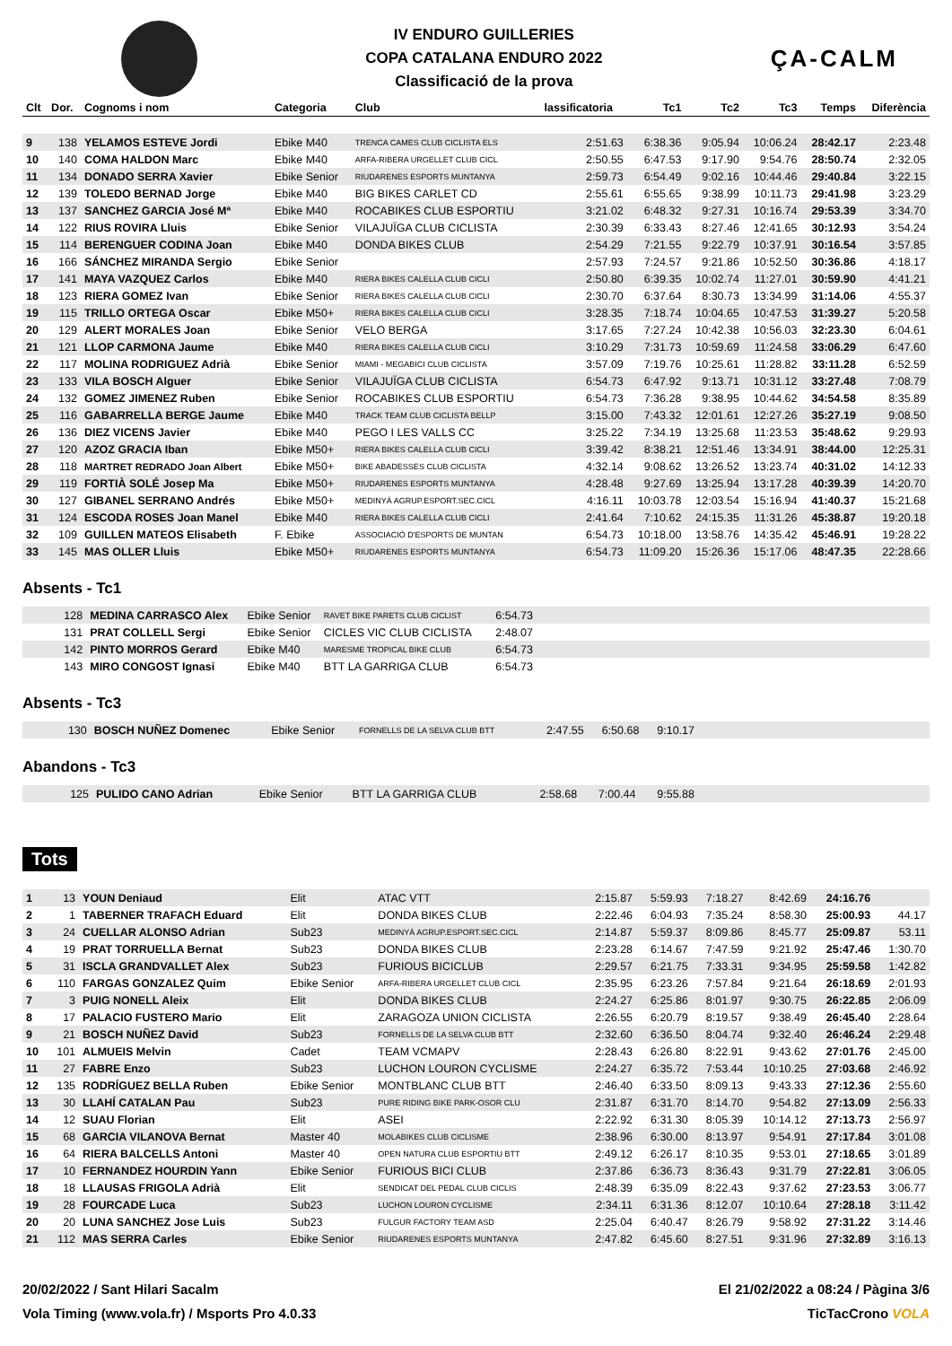IV ENDURO GUILLERIES
COPA CATALANA ENDURO 2022
Classificació de la prova
ÇA-CALM
| Clt | Dor. | Cognoms i nom | Categoria | Club | lassificatoria | Tc1 | Tc2 | Tc3 | Temps | Diferència |
| --- | --- | --- | --- | --- | --- | --- | --- | --- | --- | --- |
| 9 | 138 | YELAMOS ESTEVE Jordi | Ebike M40 | TRENCA CAMES CLUB CICLISTA ELS | 2:51.63 | 6:38.36 | 9:05.94 | 10:06.24 | 28:42.17 | 2:23.48 |
| 10 | 140 | COMA HALDON Marc | Ebike M40 | ARFA-RIBERA URGELLET CLUB CICL | 2:50.55 | 6:47.53 | 9:17.90 | 9:54.76 | 28:50.74 | 2:32.05 |
| 11 | 134 | DONADO SERRA Xavier | Ebike Senior | RIUDARENES ESPORTS MUNTANYA | 2:59.73 | 6:54.49 | 9:02.16 | 10:44.46 | 29:40.84 | 3:22.15 |
| 12 | 139 | TOLEDO BERNAD Jorge | Ebike M40 | BIG BIKES CARLET CD | 2:55.61 | 6:55.65 | 9:38.99 | 10:11.73 | 29:41.98 | 3:23.29 |
| 13 | 137 | SANCHEZ GARCIA José Mª | Ebike M40 | ROCABIKES CLUB ESPORTIU | 3:21.02 | 6:48.32 | 9:27.31 | 10:16.74 | 29:53.39 | 3:34.70 |
| 14 | 122 | RIUS ROVIRA Lluis | Ebike Senior | VILAJUÏGA CLUB CICLISTA | 2:30.39 | 6:33.43 | 8:27.46 | 12:41.65 | 30:12.93 | 3:54.24 |
| 15 | 114 | BERENGUER CODINA Joan | Ebike M40 | DONDA BIKES CLUB | 2:54.29 | 7:21.55 | 9:22.79 | 10:37.91 | 30:16.54 | 3:57.85 |
| 16 | 166 | SÁNCHEZ MIRANDA Sergio | Ebike Senior | | 2:57.93 | 7:24.57 | 9:21.86 | 10:52.50 | 30:36.86 | 4:18.17 |
| 17 | 141 | MAYA VAZQUEZ Carlos | Ebike M40 | RIERA BIKES CALELLA CLUB CICLI | 2:50.80 | 6:39.35 | 10:02.74 | 11:27.01 | 30:59.90 | 4:41.21 |
| 18 | 123 | RIERA GOMEZ Ivan | Ebike Senior | RIERA BIKES CALELLA CLUB CICLI | 2:30.70 | 6:37.64 | 8:30.73 | 13:34.99 | 31:14.06 | 4:55.37 |
| 19 | 115 | TRILLO ORTEGA Oscar | Ebike M50+ | RIERA BIKES CALELLA CLUB CICLI | 3:28.35 | 7:18.74 | 10:04.65 | 10:47.53 | 31:39.27 | 5:20.58 |
| 20 | 129 | ALERT MORALES Joan | Ebike Senior | VELO BERGA | 3:17.65 | 7:27.24 | 10:42.38 | 10:56.03 | 32:23.30 | 6:04.61 |
| 21 | 121 | LLOP CARMONA Jaume | Ebike M40 | RIERA BIKES CALELLA CLUB CICLI | 3:10.29 | 7:31.73 | 10:59.69 | 11:24.58 | 33:06.29 | 6:47.60 |
| 22 | 117 | MOLINA RODRIGUEZ Adrià | Ebike Senior | MIAMI - MEGABICI CLUB CICLISTA | 3:57.09 | 7:19.76 | 10:25.61 | 11:28.82 | 33:11.28 | 6:52.59 |
| 23 | 133 | VILA BOSCH Alguer | Ebike Senior | VILAJUÏGA CLUB CICLISTA | 6:54.73 | 6:47.92 | 9:13.71 | 10:31.12 | 33:27.48 | 7:08.79 |
| 24 | 132 | GOMEZ JIMENEZ Ruben | Ebike Senior | ROCABIKES CLUB ESPORTIU | 6:54.73 | 7:36.28 | 9:38.95 | 10:44.62 | 34:54.58 | 8:35.89 |
| 25 | 116 | GABARRELLA BERGE Jaume | Ebike M40 | TRACK TEAM CLUB CICLISTA BELLP | 3:15.00 | 7:43.32 | 12:01.61 | 12:27.26 | 35:27.19 | 9:08.50 |
| 26 | 136 | DIEZ VICENS Javier | Ebike M40 | PEGO I LES VALLS CC | 3:25.22 | 7:34.19 | 13:25.68 | 11:23.53 | 35:48.62 | 9:29.93 |
| 27 | 120 | AZOZ GRACIA Iban | Ebike M50+ | RIERA BIKES CALELLA CLUB CICLI | 3:39.42 | 8:38.21 | 12:51.46 | 13:34.91 | 38:44.00 | 12:25.31 |
| 28 | 118 | MARTRET REDRADO Joan Albert | Ebike M50+ | BIKE ABADESSES CLUB CICLISTA | 4:32.14 | 9:08.62 | 13:26.52 | 13:23.74 | 40:31.02 | 14:12.33 |
| 29 | 119 | FORTIÀ SOLÉ Josep Ma | Ebike M50+ | RIUDARENES ESPORTS MUNTANYA | 4:28.48 | 9:27.69 | 13:25.94 | 13:17.28 | 40:39.39 | 14:20.70 |
| 30 | 127 | GIBANEL SERRANO Andrés | Ebike M50+ | MEDINYÀ AGRUP.ESPORT.SEC.CICL | 4:16.11 | 10:03.78 | 12:03.54 | 15:16.94 | 41:40.37 | 15:21.68 |
| 31 | 124 | ESCODA ROSES Joan Manel | Ebike M40 | RIERA BIKES CALELLA CLUB CICLI | 2:41.64 | 7:10.62 | 24:15.35 | 11:31.26 | 45:38.87 | 19:20.18 |
| 32 | 109 | GUILLEN MATEOS Elisabeth | F. Ebike | ASSOCIACIÓ D'ESPORTS DE MUNTAN | 6:54.73 | 10:18.00 | 13:58.76 | 14:35.42 | 45:46.91 | 19:28.22 |
| 33 | 145 | MAS OLLER Lluis | Ebike M50+ | RIUDARENES ESPORTS MUNTANYA | 6:54.73 | 11:09.20 | 15:26.36 | 15:17.06 | 48:47.35 | 22:28.66 |
Absents - Tc1
| | 128 | MEDINA CARRASCO Alex | Ebike Senior | RAVET BIKE PARETS CLUB CICLIST | 6:54.73 | |
| | 131 | PRAT COLLELL Sergi | Ebike Senior | CICLES VIC CLUB CICLISTA | 2:48.07 | |
| | 142 | PINTO MORROS Gerard | Ebike M40 | MARESME TROPICAL BIKE CLUB | 6:54.73 | |
| | 143 | MIRO CONGOST Ignasi | Ebike M40 | BTT LA GARRIGA CLUB | 6:54.73 | |
Absents - Tc3
| | 130 | BOSCH NUÑEZ Domenec | Ebike Senior | FORNELLS DE LA SELVA CLUB BTT | 2:47.55 | 6:50.68 | 9:10.17 | |
Abandons - Tc3
| | 125 | PULIDO CANO Adrian | Ebike Senior | BTT LA GARRIGA CLUB | 2:58.68 | 7:00.44 | 9:55.88 | |
Tots
| 1 | 13 | YOUN Deniaud | Elit | ATAC VTT | 2:15.87 | 5:59.93 | 7:18.27 | 8:42.69 | 24:16.76 | |
| 2 | 1 | TABERNER TRAFACH Eduard | Elit | DONDA BIKES CLUB | 2:22.46 | 6:04.93 | 7:35.24 | 8:58.30 | 25:00.93 | 44.17 |
| 3 | 24 | CUELLAR ALONSO Adrian | Sub23 | MEDINYÀ AGRUP.ESPORT.SEC.CICL | 2:14.87 | 5:59.37 | 8:09.86 | 8:45.77 | 25:09.87 | 53.11 |
| 4 | 19 | PRAT TORRUELLA Bernat | Sub23 | DONDA BIKES CLUB | 2:23.28 | 6:14.67 | 7:47.59 | 9:21.92 | 25:47.46 | 1:30.70 |
| 5 | 31 | ISCLA GRANDVALLET Alex | Sub23 | FURIOUS BICICLUB | 2:29.57 | 6:21.75 | 7:33.31 | 9:34.95 | 25:59.58 | 1:42.82 |
| 6 | 110 | FARGAS GONZALEZ Quim | Ebike Senior | ARFA-RIBERA URGELLET CLUB CICL | 2:35.95 | 6:23.26 | 7:57.84 | 9:21.64 | 26:18.69 | 2:01.93 |
| 7 | 3 | PUIG NONELL Aleix | Elit | DONDA BIKES CLUB | 2:24.27 | 6:25.86 | 8:01.97 | 9:30.75 | 26:22.85 | 2:06.09 |
| 8 | 17 | PALACIO FUSTERO Mario | Elit | ZARAGOZA UNION CICLISTA | 2:26.55 | 6:20.79 | 8:19.57 | 9:38.49 | 26:45.40 | 2:28.64 |
| 9 | 21 | BOSCH NUÑEZ David | Sub23 | FORNELLS DE LA SELVA CLUB BTT | 2:32.60 | 6:36.50 | 8:04.74 | 9:32.40 | 26:46.24 | 2:29.48 |
| 10 | 101 | ALMUEIS Melvin | Cadet | TEAM VCMAPV | 2:28.43 | 6:26.80 | 8:22.91 | 9:43.62 | 27:01.76 | 2:45.00 |
| 11 | 27 | FABRE Enzo | Sub23 | LUCHON LOURON CYCLISME | 2:24.27 | 6:35.72 | 7:53.44 | 10:10.25 | 27:03.68 | 2:46.92 |
| 12 | 135 | RODRÍGUEZ BELLA Ruben | Ebike Senior | MONTBLANC CLUB BTT | 2:46.40 | 6:33.50 | 8:09.13 | 9:43.33 | 27:12.36 | 2:55.60 |
| 13 | 30 | LLAHÍ CATALAN Pau | Sub23 | PURE RIDING BIKE PARK-OSOR CLU | 2:31.87 | 6:31.70 | 8:14.70 | 9:54.82 | 27:13.09 | 2:56.33 |
| 14 | 12 | SUAU Florian | Elit | ASEI | 2:22.92 | 6:31.30 | 8:05.39 | 10:14.12 | 27:13.73 | 2:56.97 |
| 15 | 68 | GARCIA VILANOVA Bernat | Master 40 | MOLABIKES CLUB CICLISME | 2:38.96 | 6:30.00 | 8:13.97 | 9:54.91 | 27:17.84 | 3:01.08 |
| 16 | 64 | RIERA BALCELLS Antoni | Master 40 | OPEN NATURA CLUB ESPORTIU BTT | 2:49.12 | 6:26.17 | 8:10.35 | 9:53.01 | 27:18.65 | 3:01.89 |
| 17 | 10 | FERNANDEZ HOURDIN Yann | Ebike Senior | FURIOUS BICI CLUB | 2:37.86 | 6:36.73 | 8:36.43 | 9:31.79 | 27:22.81 | 3:06.05 |
| 18 | 18 | LLAUSAS FRIGOLA Adrià | Elit | SENDICAT DEL PEDAL CLUB CICLIS | 2:48.39 | 6:35.09 | 8:22.43 | 9:37.62 | 27:23.53 | 3:06.77 |
| 19 | 28 | FOURCADE Luca | Sub23 | LUCHON LOURON CYCLISME | 2:34.11 | 6:31.36 | 8:12.07 | 10:10.64 | 27:28.18 | 3:11.42 |
| 20 | 20 | LUNA SANCHEZ Jose Luis | Sub23 | FULGUR FACTORY TEAM ASD | 2:25.04 | 6:40.47 | 8:26.79 | 9:58.92 | 27:31.22 | 3:14.46 |
| 21 | 112 | MAS SERRA Carles | Ebike Senior | RIUDARENES ESPORTS MUNTANYA | 2:47.82 | 6:45.60 | 8:27.51 | 9:31.96 | 27:32.89 | 3:16.13 |
20/02/2022 / Sant Hilari Sacalm El 21/02/2022 a 08:24 / Pàgina 3/6
Vola Timing (www.vola.fr) / Msports Pro 4.0.33 TicTacCrono VOLA